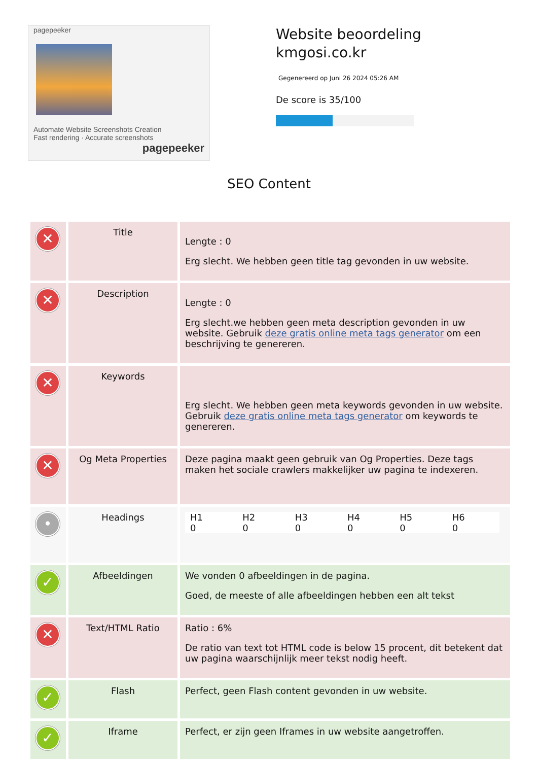pagepeeker
Automate Website Screenshots Creation
Fast rendering · Accurate screenshots
pagepeeker
Website beoordeling
kmgosi.co.kr
Gegenereerd op Juni 26 2024 05:26 AM
De score is 35/100
SEO Content
| ✕ | Title | Lengte : 0 Erg slecht. We hebben geen title tag gevonden in uw website. |
| ✕ | Description | Lengte : 0 Erg slecht.we hebben geen meta description gevonden in uw website. Gebruik deze gratis online meta tags generator om een beschrijving te genereren. |
| ✕ | Keywords | Erg slecht. We hebben geen meta keywords gevonden in uw website. Gebruik deze gratis online meta tags generator om keywords te genereren. |
| ✕ | Og Meta Properties | Deze pagina maakt geen gebruik van Og Properties. Deze tags maken het sociale crawlers makkelijker uw pagina te indexeren. |
| • | Headings | / H1 0 / H2 0 / H3 0 / H4 0 / H5 0 / H6 0 / |
| ✓ | Afbeeldingen | We vonden 0 afbeeldingen in de pagina. Goed, de meeste of alle afbeeldingen hebben een alt tekst |
| ✕ | Text/HTML Ratio | Ratio : 6% De ratio van text tot HTML code is below 15 procent, dit betekent dat uw pagina waarschijnlijk meer tekst nodig heeft. |
| ✓ | Flash | Perfect, geen Flash content gevonden in uw website. |
| ✓ | Iframe | Perfect, er zijn geen Iframes in uw website aangetroffen. |